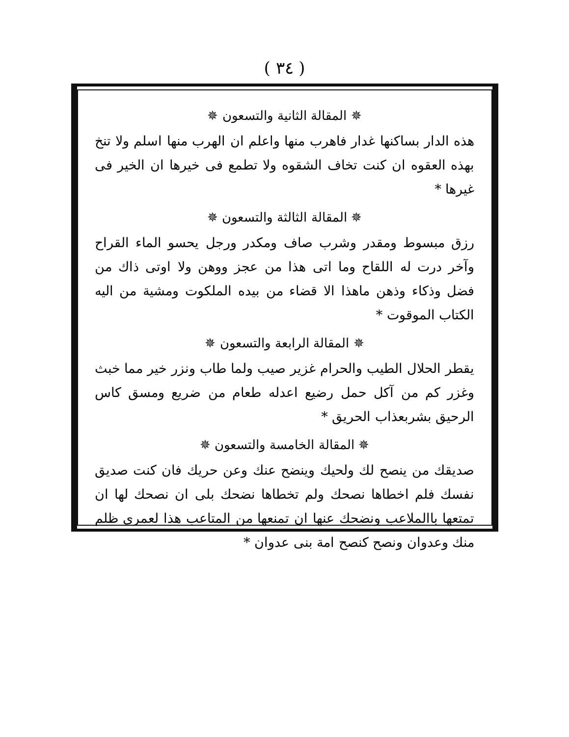( ٣٤ )
✵ المقالة الثانية والتسعون ✵
هذه الدار بساكنها غدار فاهرب منها واعلم ان الهرب منها اسلم ولا تنخ بهذه العقوه ان كنت تخاف الشقوه ولا تطمع فى خيرها ان الخير فى غيرها *
✵ المقالة الثالثة والتسعون ✵
رزق مبسوط ومقدر وشرب صاف ومكدر ورجل يحسو الماء القراح وآخر درت له اللقاح وما اتى هذا من عجز ووهن ولا اوتى ذاك من فضل وذكاء وذهن ماهذا الا قضاء من بيده الملكوت ومشية من اليه الكتاب الموقوت *
✵ المقالة الرابعة والتسعون ✵
يقطر الحلال الطيب والحرام غزير صيب ولما طاب ونزر خير مما خبث وغزر كم من آكل حمل رضيع اعدله طعام من ضريع ومسق كاس الرحيق بشربعذاب الحريق *
✵ المقالة الخامسة والتسعون ✵
صديقك من ينصح لك ولحيك وينضح عنك وعن حريك فان كنت صديق نفسك فلم اخطاها نصحك ولم تخطاها نضحك بلى ان نصحك لها ان تمتعها باالملاعب ونضحك عنها ان تمنعها من المتاعب هذا لعمرى ظلم منك وعدوان ونصح كنصح امة بنى عدوان *